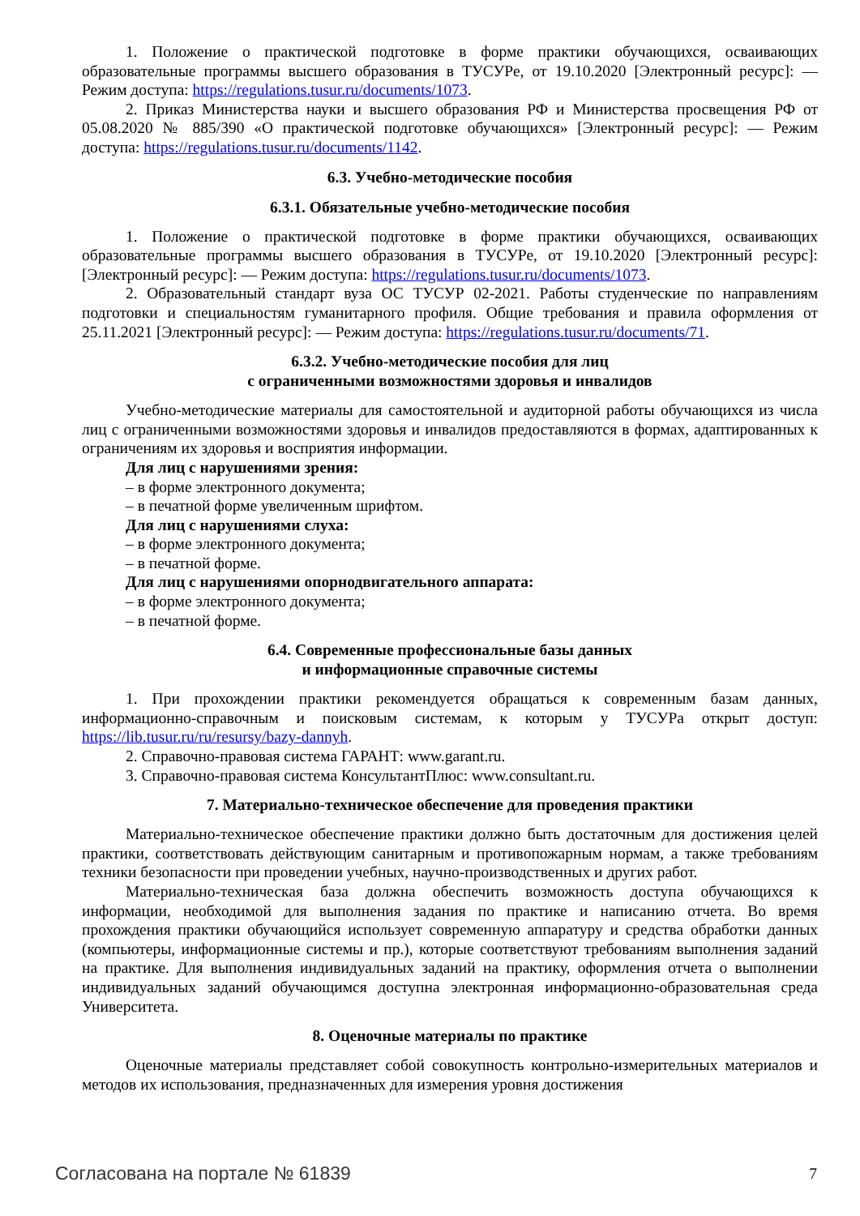1. Положение о практической подготовке в форме практики обучающихся, осваивающих образовательные программы высшего образования в ТУСУРе, от 19.10.2020 [Электронный ресурс]: — Режим доступа: https://regulations.tusur.ru/documents/1073.
2. Приказ Министерства науки и высшего образования РФ и Министерства просвещения РФ от 05.08.2020 № 885/390 «О практической подготовке обучающихся» [Электронный ресурс]: — Режим доступа: https://regulations.tusur.ru/documents/1142.
6.3. Учебно-методические пособия
6.3.1. Обязательные учебно-методические пособия
1. Положение о практической подготовке в форме практики обучающихся, осваивающих образовательные программы высшего образования в ТУСУРе, от 19.10.2020 [Электронный ресурс]: [Электронный ресурс]: — Режим доступа: https://regulations.tusur.ru/documents/1073.
2. Образовательный стандарт вуза ОС ТУСУР 02-2021. Работы студенческие по направлениям подготовки и специальностям гуманитарного профиля. Общие требования и правила оформления от 25.11.2021 [Электронный ресурс]: — Режим доступа: https://regulations.tusur.ru/documents/71.
6.3.2. Учебно-методические пособия для лиц
с ограниченными возможностями здоровья и инвалидов
Учебно-методические материалы для самостоятельной и аудиторной работы обучающихся из числа лиц с ограниченными возможностями здоровья и инвалидов предоставляются в формах, адаптированных к ограничениям их здоровья и восприятия информации.
Для лиц с нарушениями зрения:
– в форме электронного документа;
– в печатной форме увеличенным шрифтом.
Для лиц с нарушениями слуха:
– в форме электронного документа;
– в печатной форме.
Для лиц с нарушениями опорнодвигательного аппарата:
– в форме электронного документа;
– в печатной форме.
6.4. Современные профессиональные базы данных
и информационные справочные системы
1. При прохождении практики рекомендуется обращаться к современным базам данных, информационно-справочным и поисковым системам, к которым у ТУСУРа открыт доступ: https://lib.tusur.ru/ru/resursy/bazy-dannyh.
2. Справочно-правовая система ГАРАНТ: www.garant.ru.
3. Справочно-правовая система КонсультантПлюс: www.consultant.ru.
7. Материально-техническое обеспечение для проведения практики
Материально-техническое обеспечение практики должно быть достаточным для достижения целей практики, соответствовать действующим санитарным и противопожарным нормам, а также требованиям техники безопасности при проведении учебных, научно-производственных и других работ.
Материально-техническая база должна обеспечить возможность доступа обучающихся к информации, необходимой для выполнения задания по практике и написанию отчета. Во время прохождения практики обучающийся использует современную аппаратуру и средства обработки данных (компьютеры, информационные системы и пр.), которые соответствуют требованиям выполнения заданий на практике. Для выполнения индивидуальных заданий на практику, оформления отчета о выполнении индивидуальных заданий обучающимся доступна электронная информационно-образовательная среда Университета.
8. Оценочные материалы по практике
Оценочные материалы представляет собой совокупность контрольно-измерительных материалов и методов их использования, предназначенных для измерения уровня достижения
Согласована на портале № 61839 7